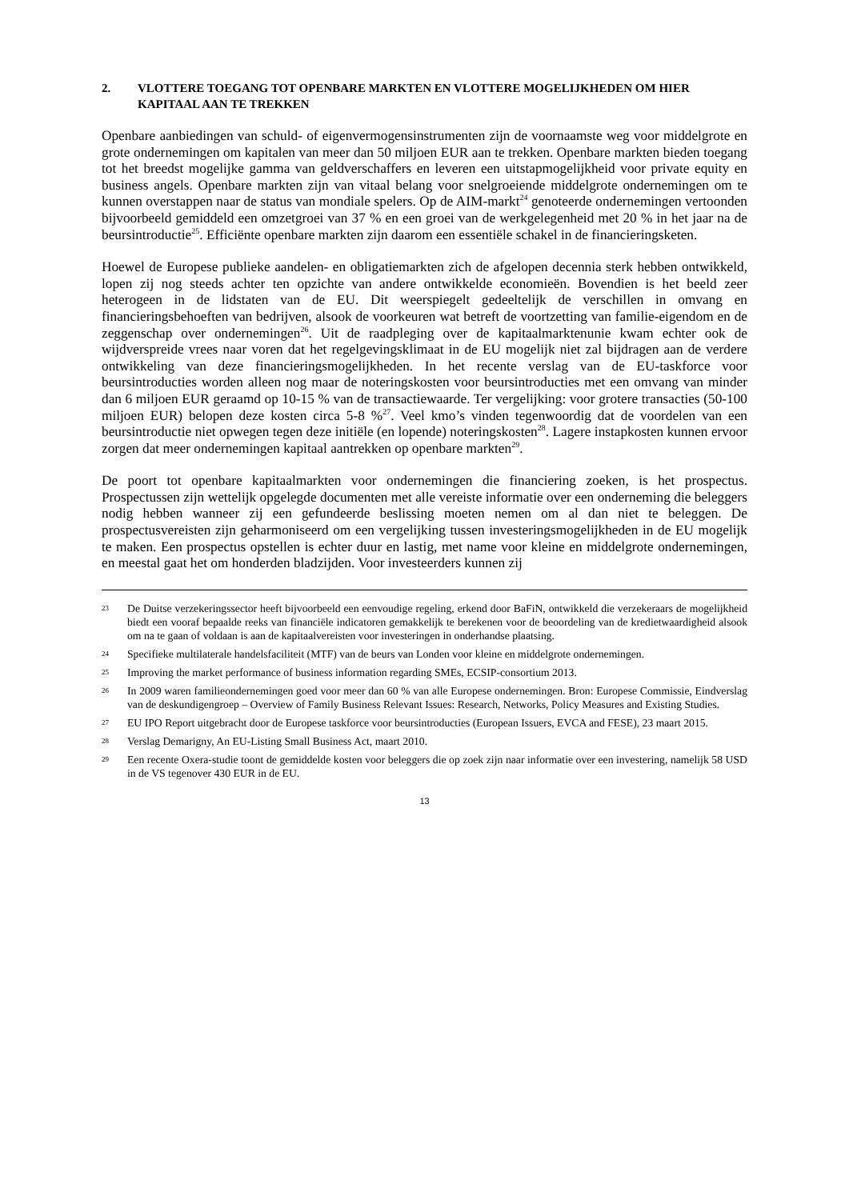2. VLOTTERE TOEGANG TOT OPENBARE MARKTEN EN VLOTTERE MOGELIJKHEDEN OM HIER KAPITAAL AAN TE TREKKEN
Openbare aanbiedingen van schuld- of eigenvermogensinstrumenten zijn de voornaamste weg voor middelgrote en grote ondernemingen om kapitalen van meer dan 50 miljoen EUR aan te trekken. Openbare markten bieden toegang tot het breedst mogelijke gamma van geldverschaffers en leveren een uitstapmogelijkheid voor private equity en business angels. Openbare markten zijn van vitaal belang voor snelgroeiende middelgrote ondernemingen om te kunnen overstappen naar de status van mondiale spelers. Op de AIM-markt<sup>24</sup> genoteerde ondernemingen vertoonden bijvoorbeeld gemiddeld een omzetgroei van 37 % en een groei van de werkgelegenheid met 20 % in het jaar na de beursintroductie<sup>25</sup>. Efficiënte openbare markten zijn daarom een essentiële schakel in de financieringsketen.
Hoewel de Europese publieke aandelen- en obligatiemarkten zich de afgelopen decennia sterk hebben ontwikkeld, lopen zij nog steeds achter ten opzichte van andere ontwikkelde economieën. Bovendien is het beeld zeer heterogeen in de lidstaten van de EU. Dit weerspiegelt gedeeltelijk de verschillen in omvang en financieringsbehoeften van bedrijven, alsook de voorkeuren wat betreft de voortzetting van familie-eigendom en de zeggenschap over ondernemingen<sup>26</sup>. Uit de raadpleging over de kapitaalmarktenunie kwam echter ook de wijdverspreide vrees naar voren dat het regelgevingsklimaat in de EU mogelijk niet zal bijdragen aan de verdere ontwikkeling van deze financieringsmogelijkheden. In het recente verslag van de EU-taskforce voor beursintroducties worden alleen nog maar de noteringskosten voor beursintroducties met een omvang van minder dan 6 miljoen EUR geraamd op 10-15 % van de transactiewaarde. Ter vergelijking: voor grotere transacties (50-100 miljoen EUR) belopen deze kosten circa 5-8 %<sup>27</sup>. Veel kmo’s vinden tegenwoordig dat de voordelen van een beursintroductie niet opwegen tegen deze initiële (en lopende) noteringskosten<sup>28</sup>. Lagere instapkosten kunnen ervoor zorgen dat meer ondernemingen kapitaal aantrekken op openbare markten<sup>29</sup>.
De poort tot openbare kapitaalmarkten voor ondernemingen die financiering zoeken, is het prospectus. Prospectussen zijn wettelijk opgelegde documenten met alle vereiste informatie over een onderneming die beleggers nodig hebben wanneer zij een gefundeerde beslissing moeten nemen om al dan niet te beleggen. De prospectusvereisten zijn geharmoniseerd om een vergelijking tussen investeringsmogelijkheden in de EU mogelijk te maken. Een prospectus opstellen is echter duur en lastig, met name voor kleine en middelgrote ondernemingen, en meestal gaat het om honderden bladzijden. Voor investeerders kunnen zij
23 De Duitse verzekeringssector heeft bijvoorbeeld een eenvoudige regeling, erkend door BaFiN, ontwikkeld die verzekeraars de mogelijkheid biedt een vooraf bepaalde reeks van financiële indicatoren gemakkelijk te berekenen voor de beoordeling van de kredietwaardigheid alsook om na te gaan of voldaan is aan de kapitaalvereisten voor investeringen in onderhandse plaatsing.
24 Specifieke multilaterale handelsfaciliteit (MTF) van de beurs van Londen voor kleine en middelgrote ondernemingen.
25 Improving the market performance of business information regarding SMEs, ECSIP-consortium 2013.
26 In 2009 waren familieondernemingen goed voor meer dan 60 % van alle Europese ondernemingen. Bron: Europese Commissie, Eindverslag van de deskundigengroep – Overview of Family Business Relevant Issues: Research, Networks, Policy Measures and Existing Studies.
27 EU IPO Report uitgebracht door de Europese taskforce voor beursintroducties (European Issuers, EVCA and FESE), 23 maart 2015.
28 Verslag Demarigny, An EU-Listing Small Business Act, maart 2010.
29 Een recente Oxera-studie toont de gemiddelde kosten voor beleggers die op zoek zijn naar informatie over een investering, namelijk 58 USD in de VS tegenover 430 EUR in de EU.
13